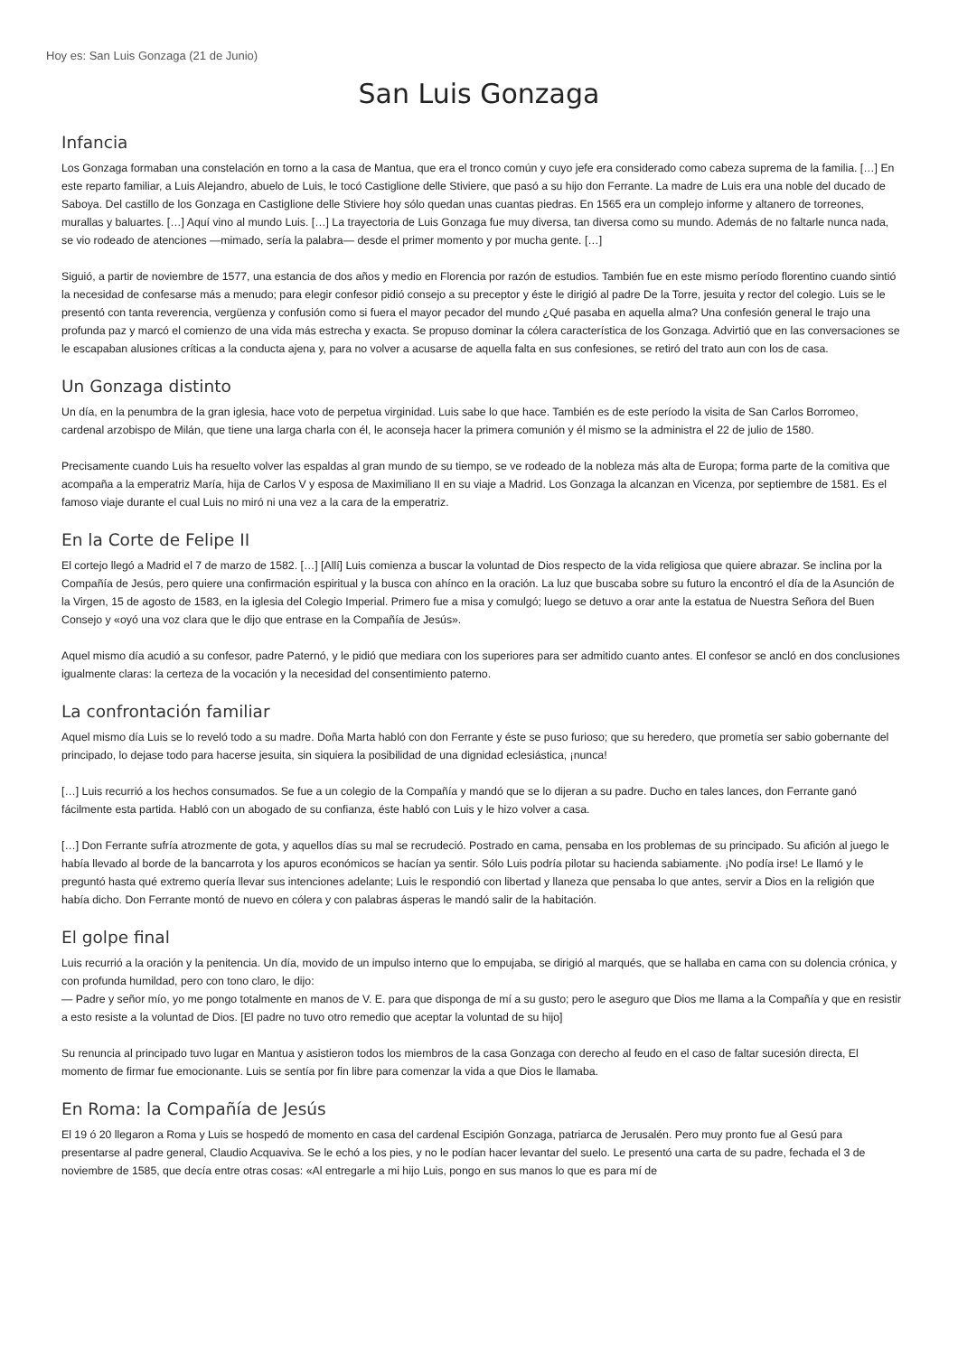Hoy es: San Luis Gonzaga (21 de Junio)
San Luis Gonzaga
Infancia
Los Gonzaga formaban una constelación en torno a la casa de Mantua, que era el tronco común y cuyo jefe era considerado como cabeza suprema de la familia. […] En este reparto familiar, a Luis Alejandro, abuelo de Luis, le tocó Castiglione delle Stiviere, que pasó a su hijo don Ferrante. La madre de Luis era una noble del ducado de Saboya. Del castillo de los Gonzaga en Castiglione delle Stiviere hoy sólo quedan unas cuantas piedras. En 1565 era un complejo informe y altanero de torreones, murallas y baluartes. […] Aquí vino al mundo Luis. […] La trayectoria de Luis Gonzaga fue muy diversa, tan diversa como su mundo. Además de no faltarle nunca nada, se vio rodeado de atenciones —mimado, sería la palabra— desde el primer momento y por mucha gente. […]
Siguió, a partir de noviembre de 1577, una estancia de dos años y medio en Florencia por razón de estudios. También fue en este mismo período florentino cuando sintió la necesidad de confesarse más a menudo; para elegir confesor pidió consejo a su preceptor y éste le dirigió al padre De la Torre, jesuita y rector del colegio. Luis se le presentó con tanta reverencia, vergüenza y confusión como si fuera el mayor pecador del mundo ¿Qué pasaba en aquella alma? Una confesión general le trajo una profunda paz y marcó el comienzo de una vida más estrecha y exacta. Se propuso dominar la cólera característica de los Gonzaga. Advirtió que en las conversaciones se le escapaban alusiones críticas a la conducta ajena y, para no volver a acusarse de aquella falta en sus confesiones, se retiró del trato aun con los de casa.
Un Gonzaga distinto
Un día, en la penumbra de la gran iglesia, hace voto de perpetua virginidad. Luis sabe lo que hace. También es de este período la visita de San Carlos Borromeo, cardenal arzobispo de Milán, que tiene una larga charla con él, le aconseja hacer la primera comunión y él mismo se la administra el 22 de julio de 1580.
Precisamente cuando Luis ha resuelto volver las espaldas al gran mundo de su tiempo, se ve rodeado de la nobleza más alta de Europa; forma parte de la comitiva que acompaña a la emperatriz María, hija de Carlos V y esposa de Maximiliano II en su viaje a Madrid. Los Gonzaga la alcanzan en Vicenza, por septiembre de 1581. Es el famoso viaje durante el cual Luis no miró ni una vez a la cara de la emperatriz.
En la Corte de Felipe II
El cortejo llegó a Madrid el 7 de marzo de 1582. […] [Allí] Luis comienza a buscar la voluntad de Dios respecto de la vida religiosa que quiere abrazar. Se inclina por la Compañía de Jesús, pero quiere una confirmación espiritual y la busca con ahínco en la oración. La luz que buscaba sobre su futuro la encontró el día de la Asunción de la Virgen, 15 de agosto de 1583, en la iglesia del Colegio Imperial. Primero fue a misa y comulgó; luego se detuvo a orar ante la estatua de Nuestra Señora del Buen Consejo y «oyó una voz clara que le dijo que entrase en la Compañía de Jesús».
Aquel mismo día acudió a su confesor, padre Paternó, y le pidió que mediara con los superiores para ser admitido cuanto antes. El confesor se ancló en dos conclusiones igualmente claras: la certeza de la vocación y la necesidad del consentimiento paterno.
La confrontación familiar
Aquel mismo día Luis se lo reveló todo a su madre. Doña Marta habló con don Ferrante y éste se puso furioso; que su heredero, que prometía ser sabio gobernante del principado, lo dejase todo para hacerse jesuita, sin siquiera la posibilidad de una dignidad eclesiástica, ¡nunca!
[…] Luis recurrió a los hechos consumados. Se fue a un colegio de la Compañía y mandó que se lo dijeran a su padre. Ducho en tales lances, don Ferrante ganó fácilmente esta partida. Habló con un abogado de su confianza, éste habló con Luis y le hizo volver a casa.
[…] Don Ferrante sufría atrozmente de gota, y aquellos días su mal se recrudeció. Postrado en cama, pensaba en los problemas de su principado. Su afición al juego le había llevado al borde de la bancarrota y los apuros económicos se hacían ya sentir. Sólo Luis podría pilotar su hacienda sabiamente. ¡No podía irse! Le llamó y le preguntó hasta qué extremo quería llevar sus intenciones adelante; Luis le respondió con libertad y llaneza que pensaba lo que antes, servir a Dios en la religión que había dicho. Don Ferrante montó de nuevo en cólera y con palabras ásperas le mandó salir de la habitación.
El golpe final
Luis recurrió a la oración y la penitencia. Un día, movido de un impulso interno que lo empujaba, se dirigió al marqués, que se hallaba en cama con su dolencia crónica, y con profunda humildad, pero con tono claro, le dijo:
— Padre y señor mío, yo me pongo totalmente en manos de V. E. para que disponga de mí a su gusto; pero le aseguro que Dios me llama a la Compañía y que en resistir a esto resiste a la voluntad de Dios. [El padre no tuvo otro remedio que aceptar la voluntad de su hijo]
Su renuncia al principado tuvo lugar en Mantua y asistieron todos los miembros de la casa Gonzaga con derecho al feudo en el caso de faltar sucesión directa, El momento de firmar fue emocionante. Luis se sentía por fin libre para comenzar la vida a que Dios le llamaba.
En Roma: la Compañía de Jesús
El 19 ó 20 llegaron a Roma y Luis se hospedó de momento en casa del cardenal Escipión Gonzaga, patriarca de Jerusalén. Pero muy pronto fue al Gesú para presentarse al padre general, Claudio Acquaviva. Se le echó a los pies, y no le podían hacer levantar del suelo. Le presentó una carta de su padre, fechada el 3 de noviembre de 1585, que decía entre otras cosas: «Al entregarle a mi hijo Luis, pongo en sus manos lo que es para mí de